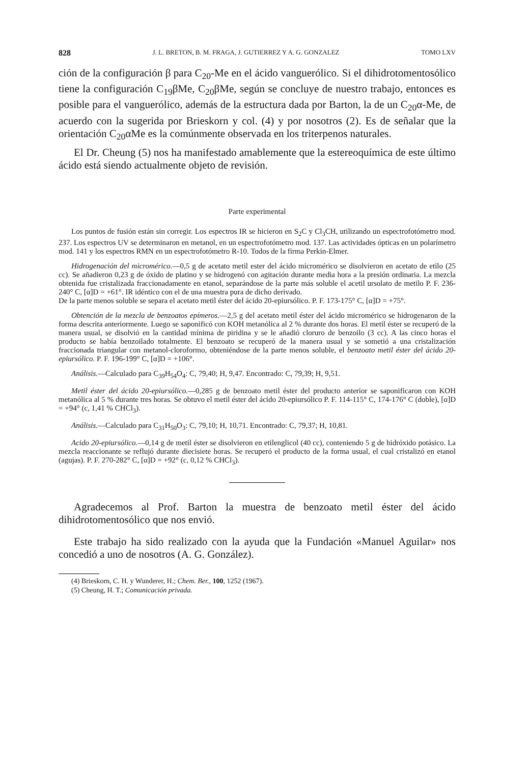828 J. L. BRETON, B. M. FRAGA, J. GUTIERREZ Y A. G. GONZALEZ TOMO LXV
ción de la configuración β para C<sub>20</sub>-Me en el ácido vanguerólico. Si el dihidrotomentosólico tiene la configuración C<sub>19</sub>βMe, C<sub>20</sub>βMe, según se concluye de nuestro trabajo, entonces es posible para el vanguerólico, además de la estructura dada por Barton, la de un C<sub>20</sub>α-Me, de acuerdo con la sugerida por Brieskorn y col. (4) y por nosotros (2). Es de señalar que la orientación C<sub>20</sub>αMe es la comúnmente observada en los triterpenos naturales.
El Dr. Cheung (5) nos ha manifestado amablemente que la estereoquímica de este último ácido está siendo actualmente objeto de revisión.
Parte experimental
Los puntos de fusión están sin corregir. Los espectros IR se hicieron en S<sub>2</sub>C y Cl<sub>3</sub>CH, utilizando un espectrofotómetro mod. 237. Los espectros UV se determinaron en metanol, en un espectrofotómetro mod. 137. Las actividades ópticas en un polarímetro mod. 141 y los espectros RMN en un espectrofotómetro R-10. Todos de la firma Perkin-Elmer.
Hidrogenación del micromérico.—0,5 g de acetato metil ester del ácido micromérico se disolvieron en acetato de etilo (25 cc). Se añadieron 0,23 g de óxido de platino y se hidrogenó con agitación durante media hora a la presión ordinaria. La mezcla obtenida fue cristalizada fraccionadamente en etanol, separándose de la parte más soluble el acetil ursolato de metilo P. F. 236-240° C, [α]D = +61°. IR idéntico con el de una muestra pura de dicho derivado.
De la parte menos soluble se separa el acetato metil éster del ácido 20-epiursólico. P. F. 173-175° C, [α]D = +75°.
Obtención de la mezcla de benzoatos epímeros.—2,5 g del acetato metil éster del ácido micromérico se hidrogenaron de la forma descrita anteriormente. Luego se saponificó con KOH metanólica al 2 % durante dos horas. El metil éster se recuperó de la manera usual, se disolvió en la cantidad mínima de piridina y se le añadió cloruro de benzoilo (3 cc). A las cinco horas el producto se había benzoilado totalmente. El benzoato se recuperó de la manera usual y se sometió a una cristalización fraccionada triangular con metanol-cloroformo, obteniéndose de la parte menos soluble, el benzoato metil éster del ácido 20-epiursólico. P. F. 196-199° C, [α]D = +106°.
Análisis.—Calculado para C<sub>39</sub>H<sub>54</sub>O<sub>4</sub>: C, 79,40; H, 9,47. Encontrado: C, 79,39; H, 9,51.
Metil éster del ácido 20-epiursólico.—0,285 g de benzoato metil éster del producto anterior se saponificaron con KOH metanólica al 5 % durante tres horas. Se obtuvo el metil éster del ácido 20-epiursólico P. F. 114-115° C, 174-176° C (doble), [α]D = +94° (c, 1,41 % CHCl<sub>3</sub>).
Análisis.—Calculado para C<sub>31</sub>H<sub>50</sub>O<sub>3</sub>: C, 79,10; H, 10,71. Encontrado: C, 79,37; H, 10,81.
Acido 20-epiursólico.—0,14 g de metil éster se disolvieron en etilenglicol (40 cc), conteniendo 5 g de hidróxido potásico. La mezcla reaccionante se reflujó durante diecisiete horas. Se recuperó el producto de la forma usual, el cual cristalizó en etanol (agujas). P. F. 270-282° C, [α]D = +92° (c, 0,12 % CHCl<sub>3</sub>).
Agradecemos al Prof. Barton la muestra de benzoato metil éster del ácido dihidrotomentosólico que nos envió.
Este trabajo ha sido realizado con la ayuda que la Fundación «Manuel Aguilar» nos concedió a uno de nosotros (A. G. González).
(4) Brieskorn, C. H. y Wunderer, H.; Chem. Ber., 100, 1252 (1967).
(5) Cheung, H. T.; Comunicación privada.